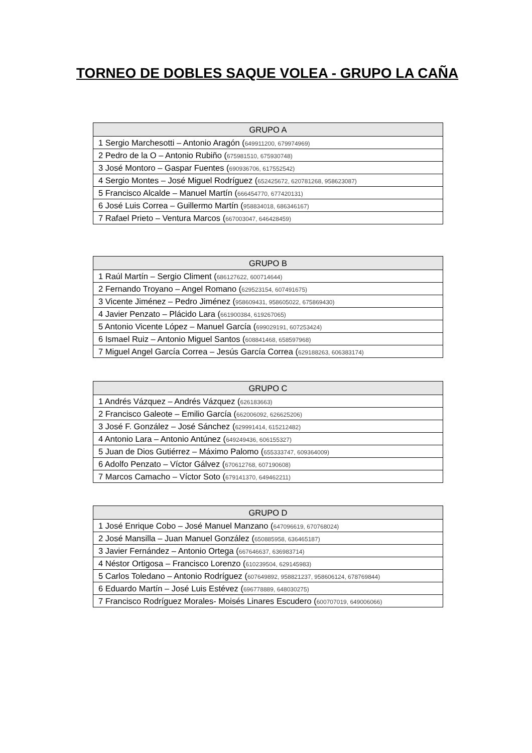TORNEO DE DOBLES SAQUE VOLEA - GRUPO LA CAÑA
| GRUPO A |
| --- |
| 1 Sergio Marchesotti – Antonio Aragón ( 649911200, 679974969) |
| 2 Pedro de la O – Antonio Rubiño ( 675981510, 675930748) |
| 3 José Montoro – Gaspar Fuentes ( 690936706, 617552542) |
| 4 Sergio Montes – José Miguel Rodríguez ( 652425672, 620781268, 958623087) |
| 5 Francisco Alcalde – Manuel Martín ( 666454770, 677420131) |
| 6 José Luis Correa – Guillermo Martín ( 958834018, 686346167) |
| 7 Rafael Prieto – Ventura Marcos ( 667003047, 646428459) |
| GRUPO B |
| --- |
| 1 Raúl Martín – Sergio Climent ( 686127622, 600714644) |
| 2 Fernando Troyano – Angel Romano ( 629523154, 607491675) |
| 3 Vicente Jiménez – Pedro Jiménez ( 958609431, 958605022, 675869430) |
| 4 Javier Penzato – Plácido Lara ( 661900384, 619267065) |
| 5 Antonio Vicente López – Manuel García ( 699029191, 607253424) |
| 6 Ismael Ruiz – Antonio Miguel Santos ( 608841468, 658597968) |
| 7 Miguel Angel García Correa – Jesús García Correa ( 629188263, 606383174) |
| GRUPO C |
| --- |
| 1 Andrés Vázquez – Andrés Vázquez ( 626183663) |
| 2 Francisco Galeote – Emilio García ( 662006092, 626625206) |
| 3 José F. González – José Sánchez ( 629991414, 615212482) |
| 4 Antonio Lara – Antonio Antúnez ( 649249436, 606155327) |
| 5 Juan de Dios Gutiérrez – Máximo Palomo ( 655333747, 609364009) |
| 6 Adolfo Penzato – Víctor Gálvez ( 670612768, 607190608) |
| 7 Marcos Camacho – Víctor Soto ( 679141370, 649462211) |
| GRUPO D |
| --- |
| 1 José Enrique Cobo – José Manuel Manzano ( 647096619, 670768024) |
| 2 José Mansilla – Juan Manuel González ( 650885958, 636465187) |
| 3 Javier Fernández – Antonio Ortega ( 667646637, 636983714) |
| 4 Néstor Ortigosa – Francisco Lorenzo ( 610239504, 629145983) |
| 5 Carlos Toledano – Antonio Rodríguez ( 607649892, 958821237, 958606124, 678769844) |
| 6 Eduardo Martín – José Luis Estévez ( 696778889, 648030275) |
| 7 Francisco Rodríguez Morales- Moisés Linares Escudero ( 600707019, 649006066) |